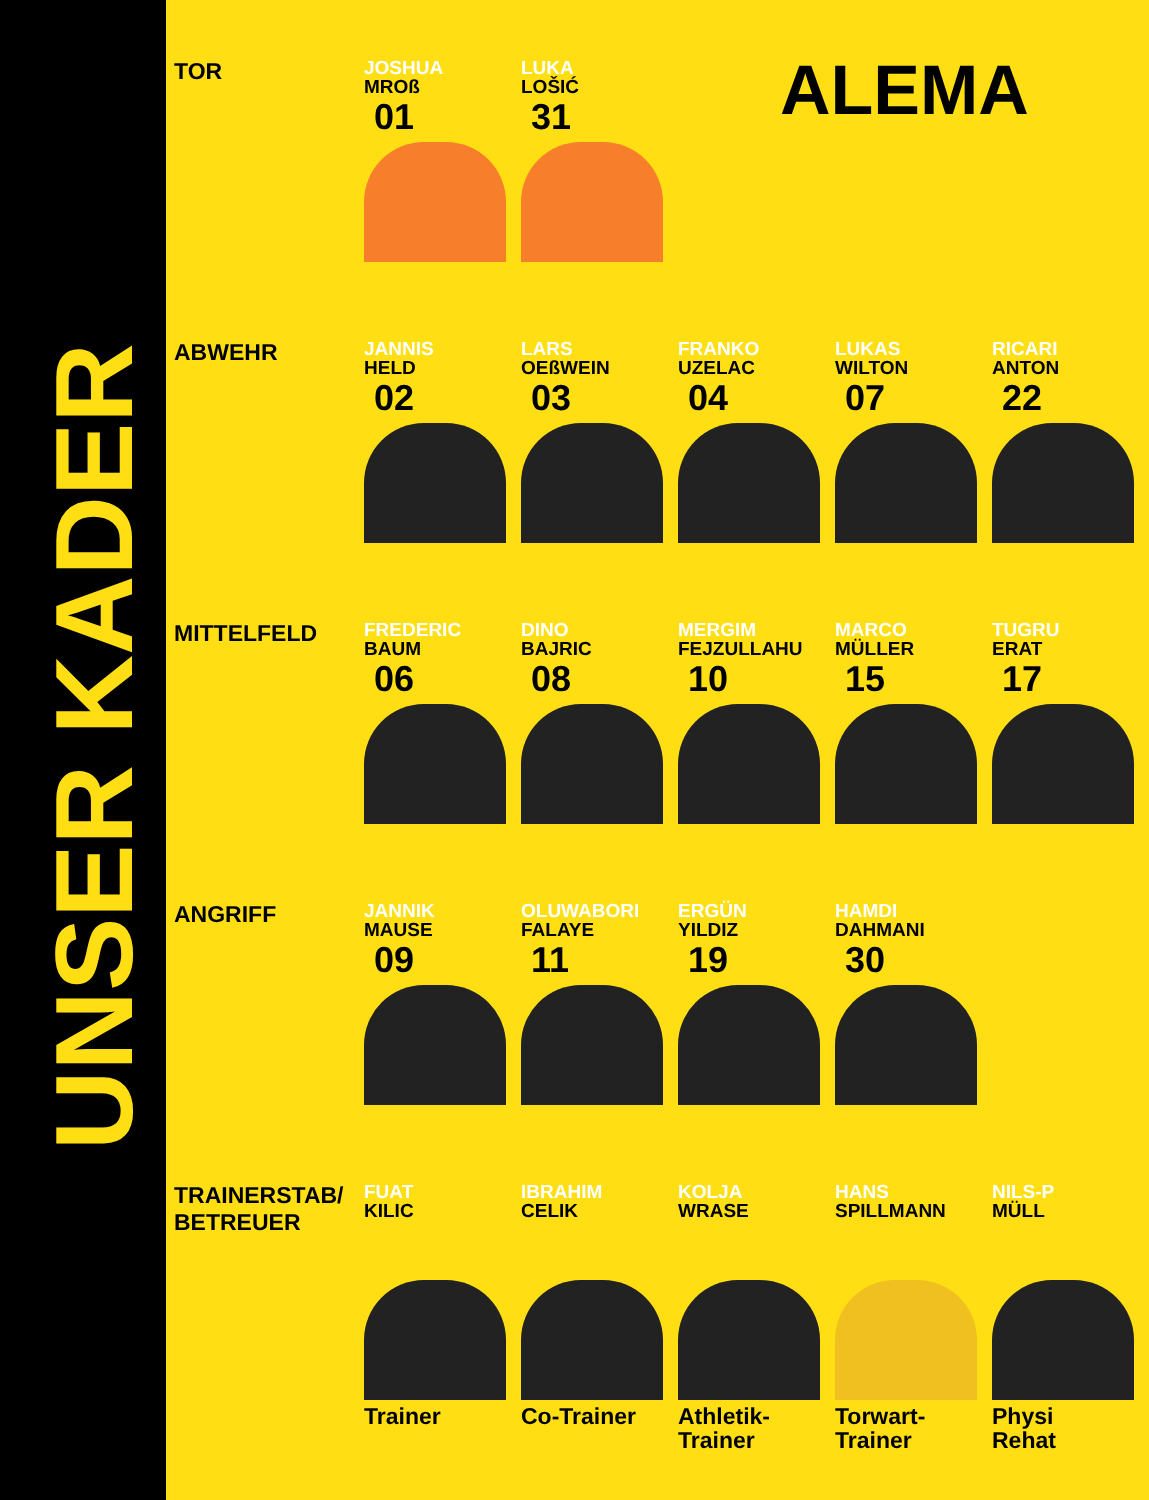UNSER KADER
ALEMA
TOR
JOSHUA
MROß
01
LUKA
LOŠIĆ
31
ABWEHR
JANNIS
HELD
02
LARS
OEßWEIN
03
FRANKO
UZELAC
04
LUKAS
WILTON
07
RICARI
ANTON
22
MITTELFELD
FREDERIC
BAUM
06
DINO
BAJRIC
08
MERGIM
FEJZULLAHU
10
MARCO
MÜLLER
15
TUGRU
ERAT
17
ANGRIFF
JANNIK
MAUSE
09
OLUWABORI
FALAYE
11
ERGÜN
YILDIZ
19
HAMDI
DAHMANI
30
TRAINERSTAB/
BETREUER
FUAT
KILIC
Trainer
IBRAHIM
CELIK
Co-Trainer
KOLJA
WRASE
Athletik-
Trainer
HANS
SPILLMANN
Torwart-
Trainer
NILS-P
MÜLL
Physi
Rehat